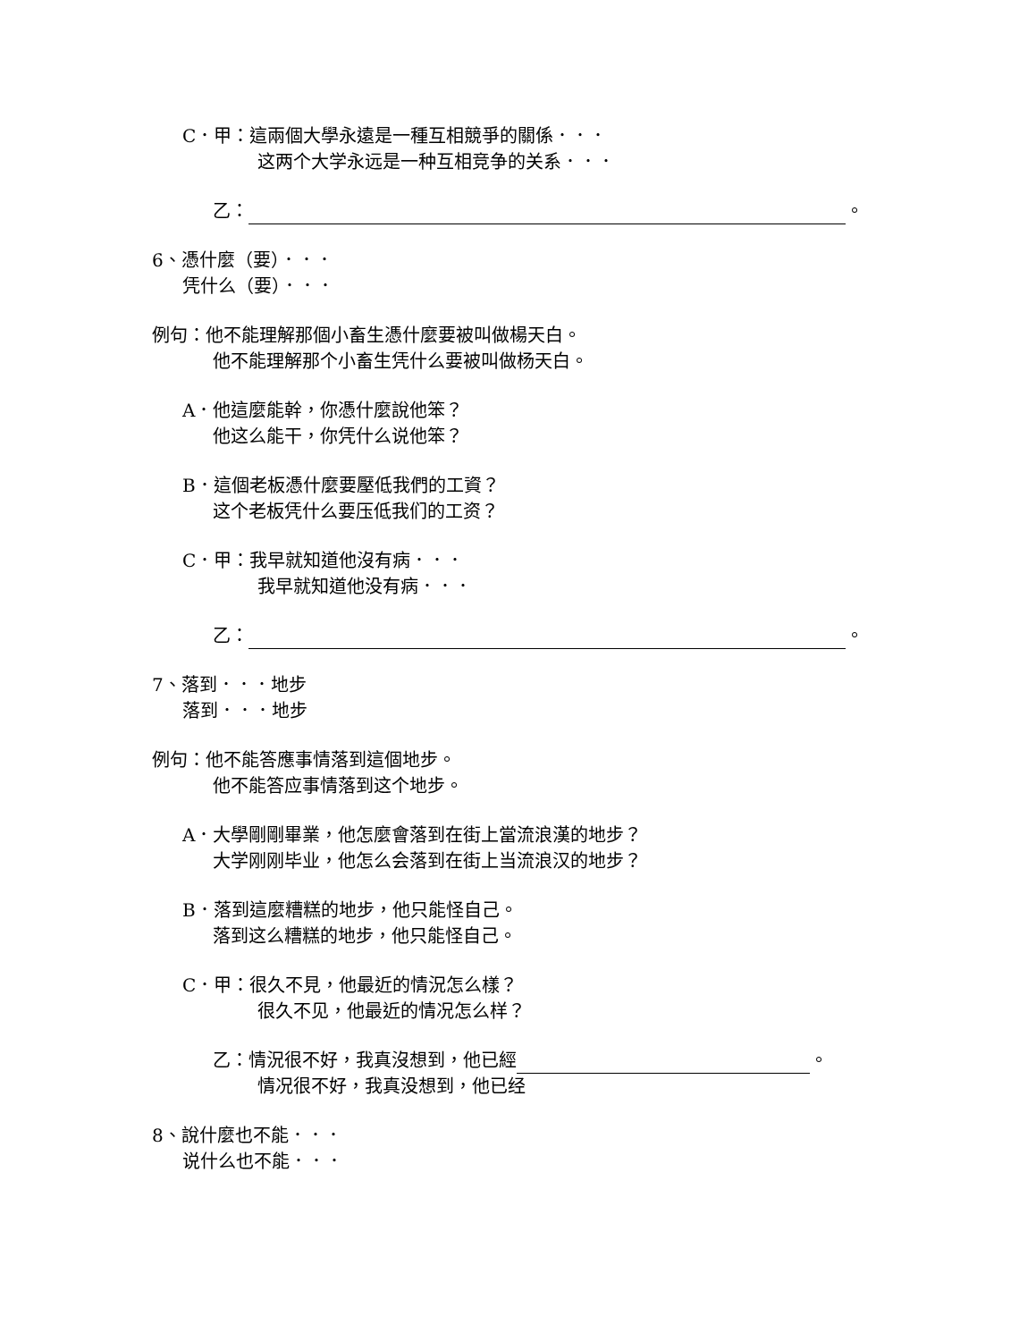C．甲：這兩個大學永遠是一種互相競爭的關係．．．
这两个大学永远是一种互相竞争的关系．．．
乙： 。
6、憑什麼（要）．．．
凭什么（要）．．．
例句：他不能理解那個小畜生憑什麼要被叫做楊天白。
他不能理解那个小畜生凭什么要被叫做杨天白。
A．他這麼能幹，你憑什麼說他笨？
他这么能干，你凭什么说他笨？
B．這個老板憑什麼要壓低我們的工資？
这个老板凭什么要压低我们的工资？
C．甲：我早就知道他沒有病．．．
我早就知道他没有病．．．
乙： 。
7、落到．．．地步
落到．．．地步
例句：他不能答應事情落到這個地步。
他不能答应事情落到这个地步。
A．大學剛剛畢業，他怎麼會落到在街上當流浪漢的地步？
大学刚刚毕业，他怎么会落到在街上当流浪汉的地步？
B．落到這麼糟糕的地步，他只能怪自己。
落到这么糟糕的地步，他只能怪自己。
C．甲：很久不見，他最近的情況怎么樣？
很久不见，他最近的情况怎么样？
乙：情況很不好，我真沒想到，他已經 。
情况很不好，我真没想到，他已经
8、說什麼也不能．．．
说什么也不能．．．